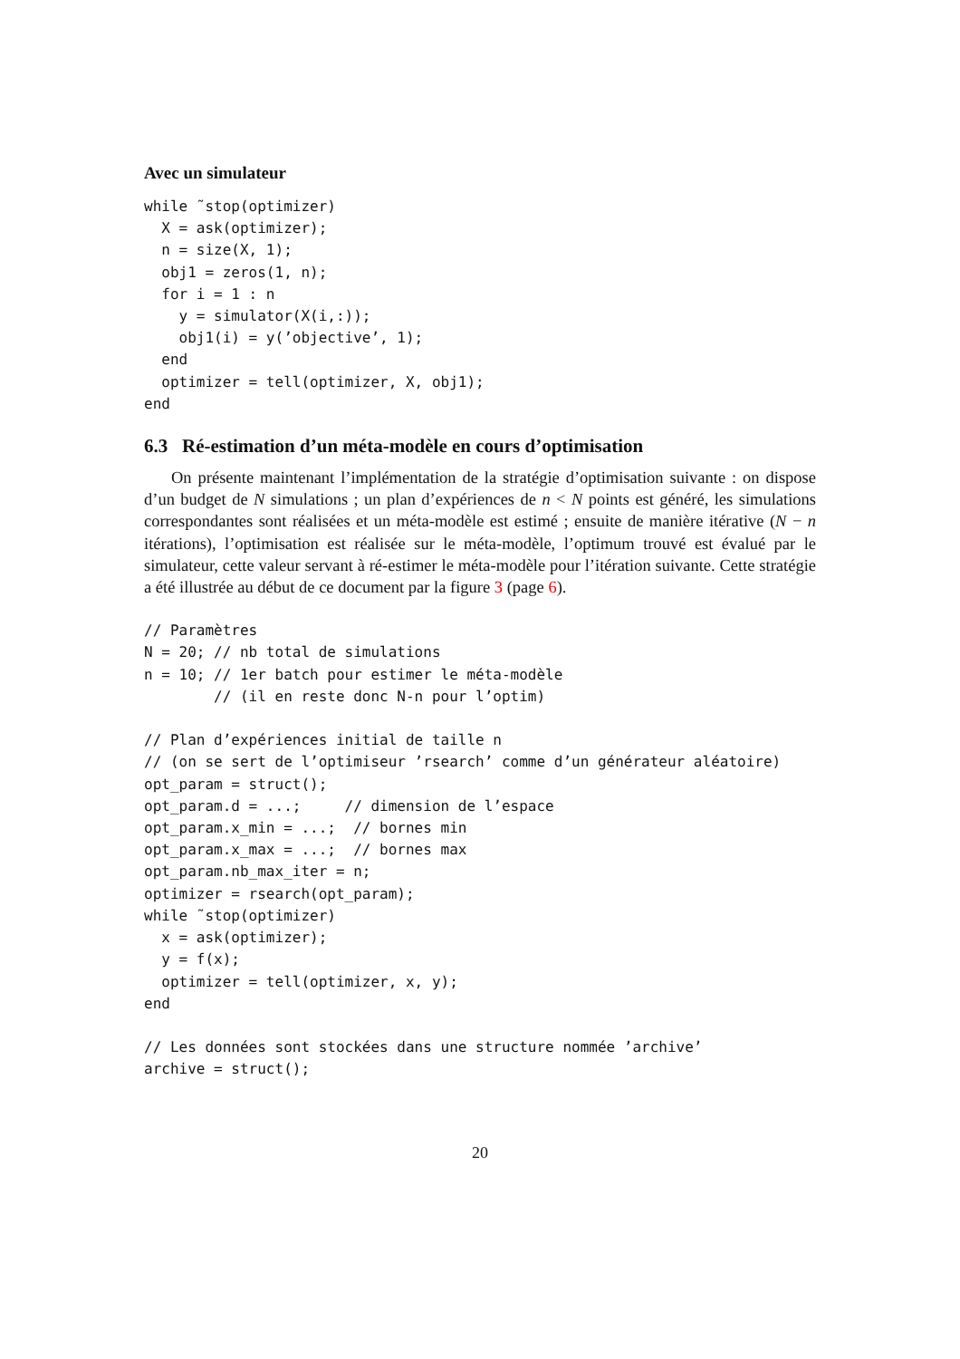Avec un simulateur
while ˜stop(optimizer)
  X = ask(optimizer);
  n = size(X, 1);
  obj1 = zeros(1, n);
  for i = 1 : n
    y = simulator(X(i,:));
    obj1(i) = y(’objective’, 1);
  end
  optimizer = tell(optimizer, X, obj1);
end
6.3 Ré-estimation d’un méta-modèle en cours d’optimisation
On présente maintenant l’implémentation de la stratégie d’optimisation suivante : on dispose d’un budget de N simulations ; un plan d’expériences de n < N points est généré, les simulations correspondantes sont réalisées et un méta-modèle est estimé ; ensuite de manière itérative (N − n itérations), l’optimisation est réalisée sur le méta-modèle, l’optimum trouvé est évalué par le simulateur, cette valeur servant à ré-estimer le méta-modèle pour l’itération suivante. Cette stratégie a été illustrée au début de ce document par la figure 3 (page 6).
// Paramètres
N = 20; // nb total de simulations
n = 10; // 1er batch pour estimer le méta-modèle
        // (il en reste donc N-n pour l’optim)

// Plan d’expériences initial de taille n
// (on se sert de l’optimiseur ’rsearch’ comme d’un générateur aléatoire)
opt_param = struct();
opt_param.d = ...;     // dimension de l’espace
opt_param.x_min = ...;  // bornes min
opt_param.x_max = ...;  // bornes max
opt_param.nb_max_iter = n;
optimizer = rsearch(opt_param);
while ˜stop(optimizer)
  x = ask(optimizer);
  y = f(x);
  optimizer = tell(optimizer, x, y);
end

// Les données sont stockées dans une structure nommée ’archive’
archive = struct();
20